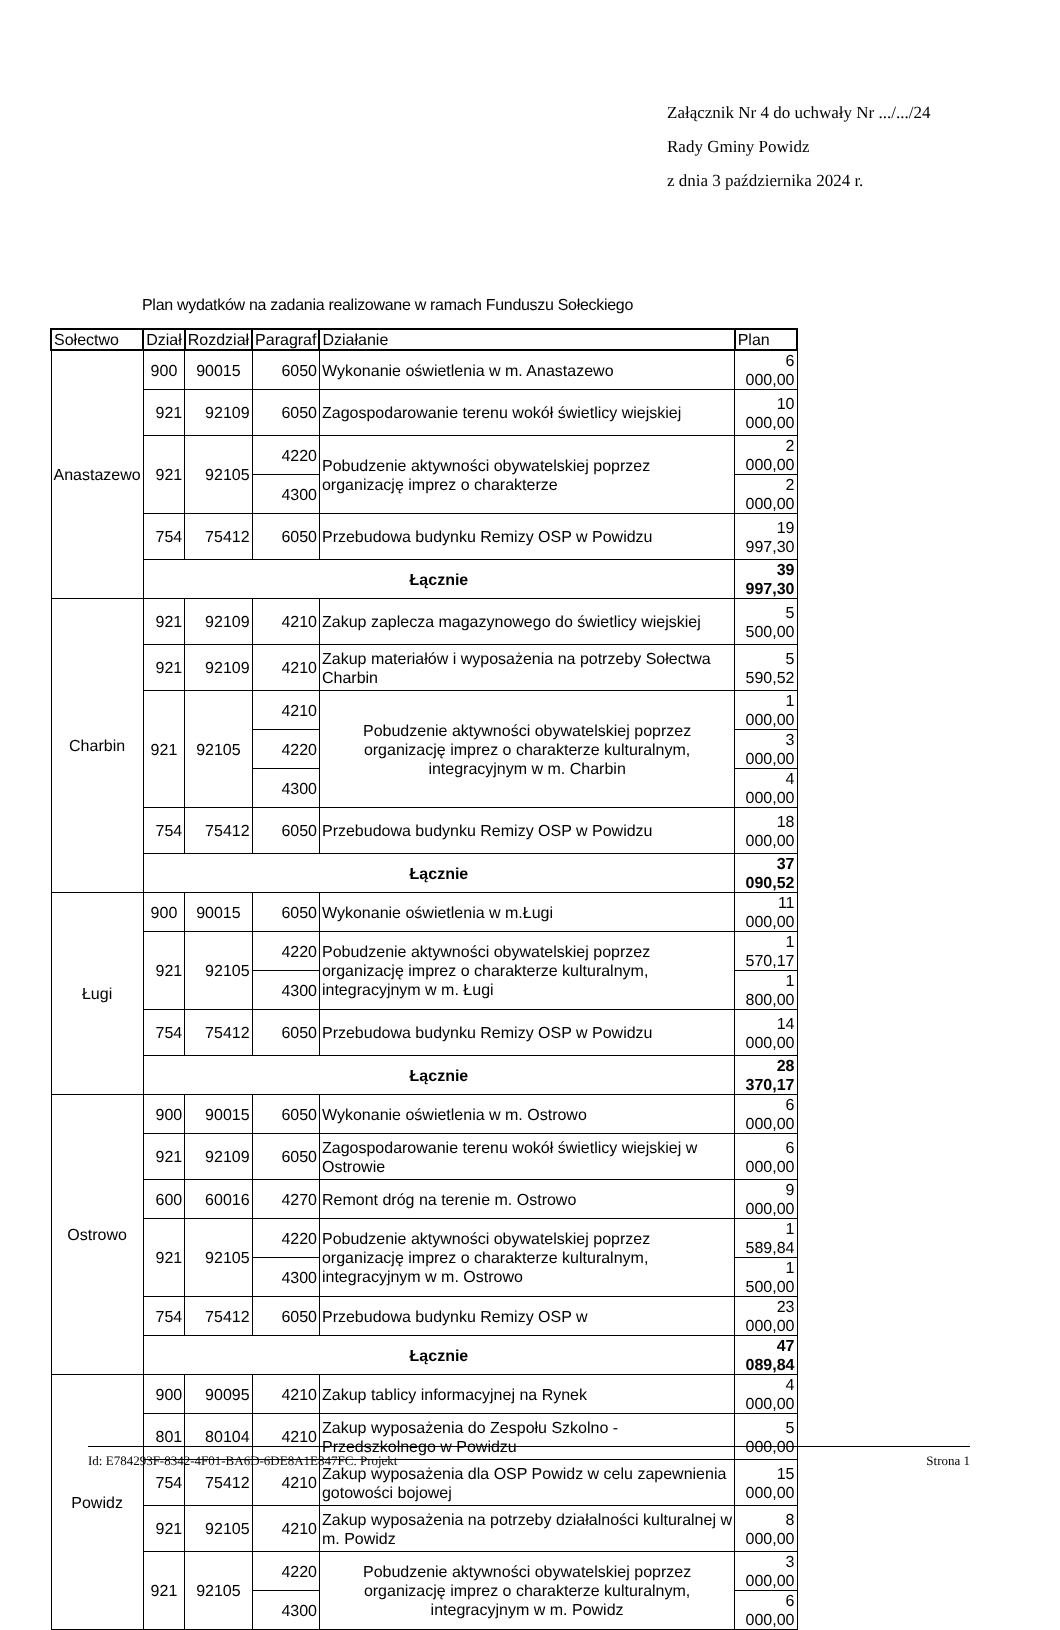Załącznik Nr 4 do uchwały Nr .../.../24
Rady Gminy Powidz
z dnia 3 października 2024 r.
Plan wydatków na zadania realizowane w ramach Funduszu Sołeckiego
| Sołectwo | Dział | Rozdział | Paragraf | Działanie | Plan |
| --- | --- | --- | --- | --- | --- |
| Anastazewo | 900 | 90015 | 6050 | Wykonanie oświetlenia w m. Anastazewo | 6 000,00 |
| | 921 | 92109 | 6050 | Zagospodarowanie terenu wokół świetlicy wiejskiej | 10 000,00 |
| | 921 | 92105 | 4220 | Pobudzenie aktywności obywatelskiej poprzez organizację imprez o charakterze | 2 000,00 |
| | | | 4300 | | 2 000,00 |
| | 754 | 75412 | 6050 | Przebudowa budynku Remizy OSP w Powidzu | 19 997,30 |
| | Łącznie | | | | 39 997,30 |
| Charbin | 921 | 92109 | 4210 | Zakup zaplecza magazynowego do świetlicy wiejskiej | 5 500,00 |
| | 921 | 92109 | 4210 | Zakup materiałów i wyposażenia na potrzeby Sołectwa Charbin | 5 590,52 |
| | 921 | 92105 | 4210 | Pobudzenie aktywności obywatelskiej poprzez organizację imprez o charakterze kulturalnym, integracyjnym w m. Charbin | 1 000,00 |
| | | | 4220 | | 3 000,00 |
| | | | 4300 | | 4 000,00 |
| | 754 | 75412 | 6050 | Przebudowa budynku Remizy OSP w Powidzu | 18 000,00 |
| | Łącznie | | | | 37 090,52 |
| Ługi | 900 | 90015 | 6050 | Wykonanie oświetlenia w m.Ługi | 11 000,00 |
| | 921 | 92105 | 4220 | Pobudzenie aktywności obywatelskiej poprzez organizację imprez o charakterze kulturalnym, integracyjnym w m. Ługi | 1 570,17 |
| | | | 4300 | | 1 800,00 |
| | 754 | 75412 | 6050 | Przebudowa budynku Remizy OSP w Powidzu | 14 000,00 |
| | Łącznie | | | | 28 370,17 |
| Ostrowo | 900 | 90015 | 6050 | Wykonanie oświetlenia w m. Ostrowo | 6 000,00 |
| | 921 | 92109 | 6050 | Zagospodarowanie terenu wokół świetlicy wiejskiej w Ostrowie | 6 000,00 |
| | 600 | 60016 | 4270 | Remont dróg na terenie m. Ostrowo | 9 000,00 |
| | 921 | 92105 | 4220 | Pobudzenie aktywności obywatelskiej poprzez organizację imprez o charakterze kulturalnym, integracyjnym w m. Ostrowo | 1 589,84 |
| | | | 4300 | | 1 500,00 |
| | 754 | 75412 | 6050 | Przebudowa budynku Remizy OSP w | 23 000,00 |
| | Łącznie | | | | 47 089,84 |
| Powidz | 900 | 90095 | 4210 | Zakup tablicy informacyjnej na Rynek | 4 000,00 |
| | 801 | 80104 | 4210 | Zakup wyposażenia do Zespołu Szkolno - Przedszkolnego w Powidzu | 5 000,00 |
| | 754 | 75412 | 4210 | Zakup wyposażenia dla OSP Powidz w celu zapewnienia gotowości bojowej | 15 000,00 |
| | 921 | 92105 | 4210 | Zakup wyposażenia na potrzeby działalności kulturalnej w m. Powidz | 8 000,00 |
| | 921 | 92105 | 4220 | Pobudzenie aktywności obywatelskiej poprzez organizację imprez o charakterze kulturalnym, integracyjnym w m. Powidz | 3 000,00 |
| | | | 4300 | | 6 000,00 |
Id: E784293F-8342-4F01-BA6D-6DE8A1E847FC. Projekt Strona 1